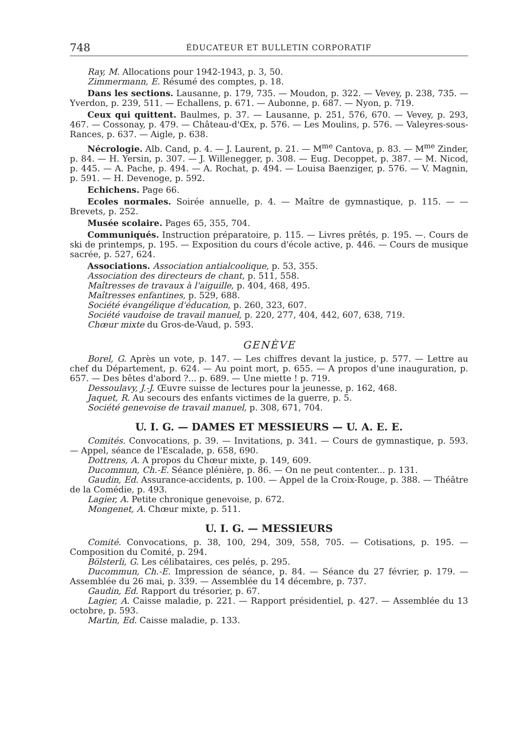748 ÉDUCATEUR ET BULLETIN CORPORATIF
Ray, M. Allocations pour 1942-1943, p. 3, 50.
Zimmermann, E. Résumé des comptes, p. 18.
Dans les sections. Lausanne, p. 179, 735. — Moudon, p. 322. — Vevey, p. 238, 735. — Yverdon, p. 239, 511. — Echallens, p. 671. — Aubonne, p. 687. — Nyon, p. 719.
Ceux qui quittent. Baulmes, p. 37. — Lausanne, p. 251, 576, 670. — Vevey, p. 293, 467. — Cossonay, p. 479. — Château-d'Œx, p. 576. — Les Moulins, p. 576. — Valeyres-sous-Rances, p. 637. — Aigle, p. 638.
Nécrologie. Alb. Cand, p. 4. — J. Laurent, p. 21. — M<sup>me</sup> Cantova, p. 83. — M<sup>me</sup> Zinder, p. 84. — H. Yersin, p. 307. — J. Willenegger, p. 308. — Eug. Decoppet, p. 387. — M. Nicod, p. 445. — A. Pache, p. 494. — A. Rochat, p. 494. — Louisa Baenziger, p. 576. — V. Magnin, p. 591. — H. Devenoge, p. 592.
Echichens. Page 66.
Ecoles normales. Soirée annuelle, p. 4. — Maître de gymnastique, p. 115. — — Brevets, p. 252.
Musée scolaire. Pages 65, 355, 704.
Communiqués. Instruction préparatoire, p. 115. — Livres prêtés, p. 195. —. Cours de ski de printemps, p. 195. — Exposition du cours d'école active, p. 446. — Cours de musique sacrée, p. 527, 624.
Associations. Association antialcoolique, p. 53, 355.
Association des directeurs de chant, p. 511, 558.
Maîtresses de travaux à l'aiguille, p. 404, 468, 495.
Maîtresses enfantines, p. 529, 688.
Société évangélique d'éducation, p. 260, 323, 607.
Société vaudoise de travail manuel, p. 220, 277, 404, 442, 607, 638, 719.
Chœur mixte du Gros-de-Vaud, p. 593.
GENÈVE
Borel, G. Après un vote, p. 147. — Les chiffres devant la justice, p. 577. — Lettre au chef du Département, p. 624. — Au point mort, p. 655. — A propos d'une inauguration, p. 657. — Des bêtes d'abord ?... p. 689. — Une miette ! p. 719.
Dessoulavy, J.-J. Œuvre suisse de lectures pour la jeunesse, p. 162, 468.
Jaquet, R. Au secours des enfants victimes de la guerre, p. 5.
Société genevoise de travail manuel, p. 308, 671, 704.
U. I. G. — DAMES ET MESSIEURS — U. A. E. E.
Comités. Convocations, p. 39. — Invitations, p. 341. — Cours de gymnastique, p. 593. — Appel, séance de l'Escalade, p. 658, 690.
Dottrens, A. A propos du Chœur mixte, p. 149, 609.
Ducommun, Ch.-E. Séance plénière, p. 86. — On ne peut contenter... p. 131.
Gaudin, Ed. Assurance-accidents, p. 100. — Appel de la Croix-Rouge, p. 388. — Théâtre de la Comédie, p. 493.
Lagier, A. Petite chronique genevoise, p. 672.
Mongenet, A. Chœur mixte, p. 511.
U. I. G. — MESSIEURS
Comité. Convocations, p. 38, 100, 294, 309, 558, 705. — Cotisations, p. 195. — Composition du Comité, p. 294.
Bölsterli, G. Les célibataires, ces pelés, p. 295.
Ducommun, Ch.-E. Impression de séance, p. 84. — Séance du 27 février, p. 179. — Assemblée du 26 mai, p. 339. — Assemblée du 14 décembre, p. 737.
Gaudin, Ed. Rapport du trésorier, p. 67.
Lagier, A. Caisse maladie, p. 221. — Rapport présidentiel, p. 427. — Assemblée du 13 octobre, p. 593.
Martin, Ed. Caisse maladie, p. 133.